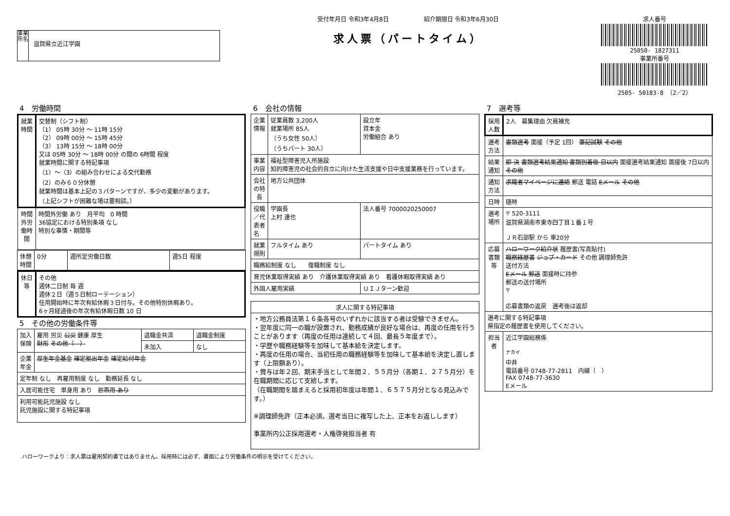事業所名
滋賀県立近江学園
受付年月日 令和3年4月8日　　　　　　紹介期限日 令和3年6月30日
求人票（パートタイム）
求人番号
25050- 1827311
事業所番号
2505- 50183-8 （2／2）
4　労働時間
| 就業時間 | 交替制（シフト制） （1） 05時 30分 ～ 11時 15分 （2） 09時 00分 ～ 15時 45分 （3） 13時 15分 ～ 18時 00分 又は 05時 30分 ～ 18時 00分 の間の 6時間 程度 就業時間に関する特記事項 （1）～（3）の組み合わせによる交代勤務 （2）のみ６０分休憩 就業時間は基本上記の３パターンですが、多少の変動があります。 （上記シフトが困難な場は要相談。） |
| 時間外労働時間 | 時間外労働 あり 月平均 0 時間 36協定における特別条項 なし 特別な事情・期間等 |
| 休憩時間 | 0分 | 週所定労働日数 | 週5日 程度 |
| 休日等 | その他 週休二日制 毎 週 週休２日（週５日制ローテーション） 任用開始時に年次有給休暇３日付与。その他特別休暇あり。 6ヶ月経過後の年次有給休暇日数 10 日 |
5　その他の労働条件等
| 加入保険 | 雇用 労災 公災 健康 厚生 財形 その他（ ） | 退職金共済 | 退職金制度 |
| | | 未加入 | なし |
| 企業年金 | 厚生年金基金 確定拠出年金 確定給付年金 | | |
| 定年制 なし 再雇用制度 なし 勤務延長 なし | | | |
| 入居可能住宅 単身用 あり 世帯用 あり | | | |
| 利用可能託児施設 なし 託児施設に関する特記事項 | | | |
6　会社の情報
| 企業情報 | 従業員数 3,200人 就業場所 85人 （うち女性 50人） （うちパート 30人） | 設立年 資本金 労働組合 あり | |
| 事業内容 | 福祉型障害児入所施設 知的障害児の社会的自立に向けた生活支援や日中支援業務を行っています。 | | |
| 会社の特長 | 地方公共団体 | | |
| 役職／代表者名 | 学園長 上村 達也 | | 法人番号 7000020250007 |
| 就業規則 | フルタイム あり | | パートタイム あり |
| 職務給制度 なし 復職制度 なし | | | |
| 育児休業取得実績 あり 介護休業取得実績 あり 看護休暇取得実績 あり | | | |
| 外国人雇用実績 | | ＵＩＪターン歓迎 | |
| 求人に関する特記事項 |
| --- |
| ・地方公務員法第１６条各号のいずれかに該当する者は受験できません。 ・翌年度に同一の職が設置され、勤務成績が良好な場合は、再度の任用を行うことがあります（再度の任用は連続して４回、最長５年度まで）。 ・学歴や職務経験等を加味して基本給を決定します。 ・再度の任用の場合、当初任用の職務経験等を加味して基本給を決定し直します（上限額あり）。 ・賞与は年２回、期末手当として年間２．５５月分（各期１．２７５月分）を在職期間に応じて支給します。 （在職期間を踏まえると採用初年度は年間１．６５７５月分となる見込みです。） ※調理師免許（正本必須。選考当日に複写した上、正本をお返しします） 事業所内公正採用選考・人権啓発担当者 有 |
7　選考等
| 採用人数 | 2人 募集理由 欠員補充 |
| 選考方法 | 書類選考 面接（予定 1回） 筆記試験 その他 |
| 結果通知 | 即 決 書類選考結果通知 書類到着後 日以内 面接選考結果通知 面接後 7日以内 その他 |
| 通知方法 | 求職者マイページに連絡 郵送 電話 Eメール その他 |
| 日時 | 随時 |
| 選考場所 | 〒 520-3111 滋賀県湖南市東寺四丁目１番１号 ＪＲ石部駅 から 車20分 |
| 応募書類等 | ハローワーク紹介状 履歴書(写真貼付) 職務経歴書 ジョブ・カード その他 調理師免許 送付方法 Eメール 郵送 面接時に持参 郵送の送付場所 〒 応募書類の返戻 選考後は返却 |
| 選考に関する特記事項 県指定の履歴書を使用してください。 | |
| 担当者 | 近江学園総務係 <sup>ナカイ</sup> 中井 電話番号 0748-77-2811 内線（ ） FAX 0748-77-3630 Eメール |
ハローワークより：求人票は雇用契約書ではありません。採用時には必ず、書面により労働条件の明示を受けてください。